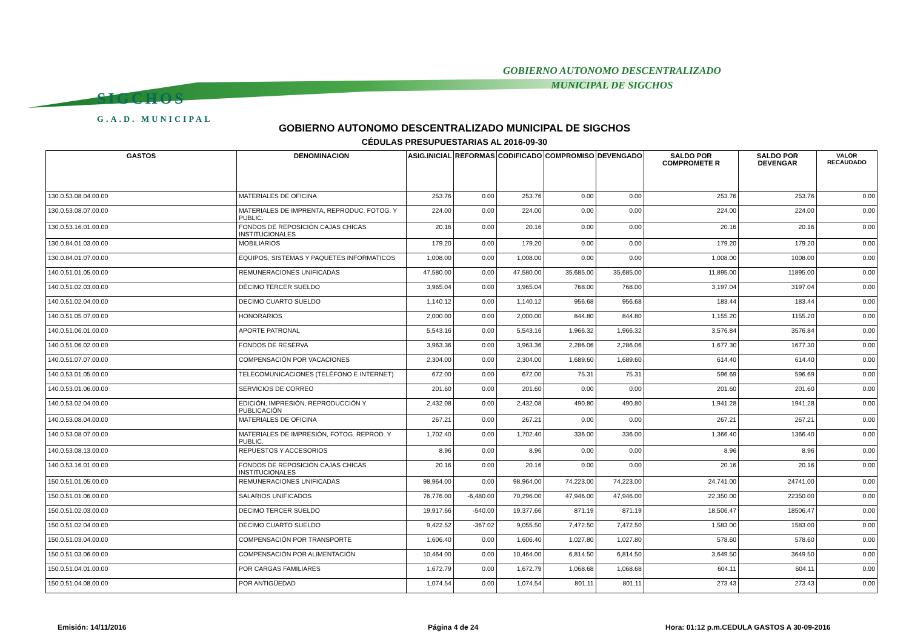SIGCHOS
G.A.D. MUNICIPAL
GOBIERNO AUTONOMO DESCENTRALIZADO
MUNICIPAL DE SIGCHOS
GOBIERNO AUTONOMO DESCENTRALIZADO MUNICIPAL DE SIGCHOS
CÉDULAS PRESUPUESTARIAS AL 2016-09-30
| GASTOS | DENOMINACION | ASIG.INICIAL | REFORMAS | CODIFICADO | COMPROMISO | DEVENGADO | SALDO POR COMPROMETE R | SALDO POR DEVENGAR | VALOR RECAUDADO |
| --- | --- | --- | --- | --- | --- | --- | --- | --- | --- |
| 130.0.53.08.04.00.00 | MATERIALES DE OFICINA | 253.76 | 0.00 | 253.76 | 0.00 | 0.00 | 253.76 | 253.76 | 0.00 |
| 130.0.53.08.07.00.00 | MATERIALES DE IMPRENTA, REPRODUC. FOTOG. Y PUBLIC. | 224.00 | 0.00 | 224.00 | 0.00 | 0.00 | 224.00 | 224.00 | 0.00 |
| 130.0.53.16.01.00.00 | FONDOS DE REPOSICIÓN CAJAS CHICAS INSTITUCIONALES | 20.16 | 0.00 | 20.16 | 0.00 | 0.00 | 20.16 | 20.16 | 0.00 |
| 130.0.84.01.03.00.00 | MOBILIARIOS | 179.20 | 0.00 | 179.20 | 0.00 | 0.00 | 179.20 | 179.20 | 0.00 |
| 130.0.84.01.07.00.00 | EQUIPOS, SISTEMAS Y PAQUETES INFORMATICOS | 1,008.00 | 0.00 | 1,008.00 | 0.00 | 0.00 | 1,008.00 | 1008.00 | 0.00 |
| 140.0.51.01.05.00.00 | REMUNERACIONES UNIFICADAS | 47,580.00 | 0.00 | 47,580.00 | 35,685.00 | 35,685.00 | 11,895.00 | 11895.00 | 0.00 |
| 140.0.51.02.03.00.00 | DÉCIMO TERCER SUELDO | 3,965.04 | 0.00 | 3,965.04 | 768.00 | 768.00 | 3,197.04 | 3197.04 | 0.00 |
| 140.0.51.02.04.00.00 | DECIMO CUARTO SUELDO | 1,140.12 | 0.00 | 1,140.12 | 956.68 | 956.68 | 183.44 | 183.44 | 0.00 |
| 140.0.51.05.07.00.00 | HONORARIOS | 2,000.00 | 0.00 | 2,000.00 | 844.80 | 844.80 | 1,155.20 | 1155.20 | 0.00 |
| 140.0.51.06.01.00.00 | APORTE PATRONAL | 5,543.16 | 0.00 | 5,543.16 | 1,966.32 | 1,966.32 | 3,576.84 | 3576.84 | 0.00 |
| 140.0.51.06.02.00.00 | FONDOS DE RESERVA | 3,963.36 | 0.00 | 3,963.36 | 2,286.06 | 2,286.06 | 1,677.30 | 1677.30 | 0.00 |
| 140.0.51.07.07.00.00 | COMPENSACIÓN POR VACACIONES | 2,304.00 | 0.00 | 2,304.00 | 1,689.60 | 1,689.60 | 614.40 | 614.40 | 0.00 |
| 140.0.53.01.05.00.00 | TELECOMUNICACIONES (TELÉFONO E INTERNET) | 672.00 | 0.00 | 672.00 | 75.31 | 75.31 | 596.69 | 596.69 | 0.00 |
| 140.0.53.01.06.00.00 | SERVICIOS DE CORREO | 201.60 | 0.00 | 201.60 | 0.00 | 0.00 | 201.60 | 201.60 | 0.00 |
| 140.0.53.02.04.00.00 | EDICIÓN, IMPRESIÓN, REPRODUCCIÓN Y PUBLICACIÓN | 2,432.08 | 0.00 | 2,432.08 | 490.80 | 490.80 | 1,941.28 | 1941.28 | 0.00 |
| 140.0.53.08.04.00.00 | MATERIALES DE OFICINA | 267.21 | 0.00 | 267.21 | 0.00 | 0.00 | 267.21 | 267.21 | 0.00 |
| 140.0.53.08.07.00.00 | MATERIALES DE IMPRESIÓN, FOTOG. REPROD. Y PUBLIC. | 1,702.40 | 0.00 | 1,702.40 | 336.00 | 336.00 | 1,366.40 | 1366.40 | 0.00 |
| 140.0.53.08.13.00.00 | REPUESTOS Y ACCESORIOS | 8.96 | 0.00 | 8.96 | 0.00 | 0.00 | 8.96 | 8.96 | 0.00 |
| 140.0.53.16.01.00.00 | FONDOS DE REPOSICIÓN CAJAS CHICAS INSTITUCIONALES | 20.16 | 0.00 | 20.16 | 0.00 | 0.00 | 20.16 | 20.16 | 0.00 |
| 150.0.51.01.05.00.00 | REMUNERACIONES UNIFICADAS | 98,964.00 | 0.00 | 98,964.00 | 74,223.00 | 74,223.00 | 24,741.00 | 24741.00 | 0.00 |
| 150.0.51.01.06.00.00 | SALARIOS UNIFICADOS | 76,776.00 | -6,480.00 | 70,296.00 | 47,946.00 | 47,946.00 | 22,350.00 | 22350.00 | 0.00 |
| 150.0.51.02.03.00.00 | DECIMO TERCER SUELDO | 19,917.66 | -540.00 | 19,377.66 | 871.19 | 871.19 | 18,506.47 | 18506.47 | 0.00 |
| 150.0.51.02.04.00.00 | DECIMO CUARTO SUELDO | 9,422.52 | -367.02 | 9,055.50 | 7,472.50 | 7,472.50 | 1,583.00 | 1583.00 | 0.00 |
| 150.0.51.03.04.00.00 | COMPENSACIÓN POR TRANSPORTE | 1,606.40 | 0.00 | 1,606.40 | 1,027.80 | 1,027.80 | 578.60 | 578.60 | 0.00 |
| 150.0.51.03.06.00.00 | COMPENSACIÓN POR ALIMENTACIÓN | 10,464.00 | 0.00 | 10,464.00 | 6,814.50 | 6,814.50 | 3,649.50 | 3649.50 | 0.00 |
| 150.0.51.04.01.00.00 | POR CARGAS FAMILIARES | 1,672.79 | 0.00 | 1,672.79 | 1,068.68 | 1,068.68 | 604.11 | 604.11 | 0.00 |
| 150.0.51.04.08.00.00 | POR ANTIGÜEDAD | 1,074.54 | 0.00 | 1,074.54 | 801.11 | 801.11 | 273.43 | 273.43 | 0.00 |
Emisión: 14/11/2016 Página 4 de 24
Hora: 01:12 p.m.CEDULA GASTOS A 30-09-2016